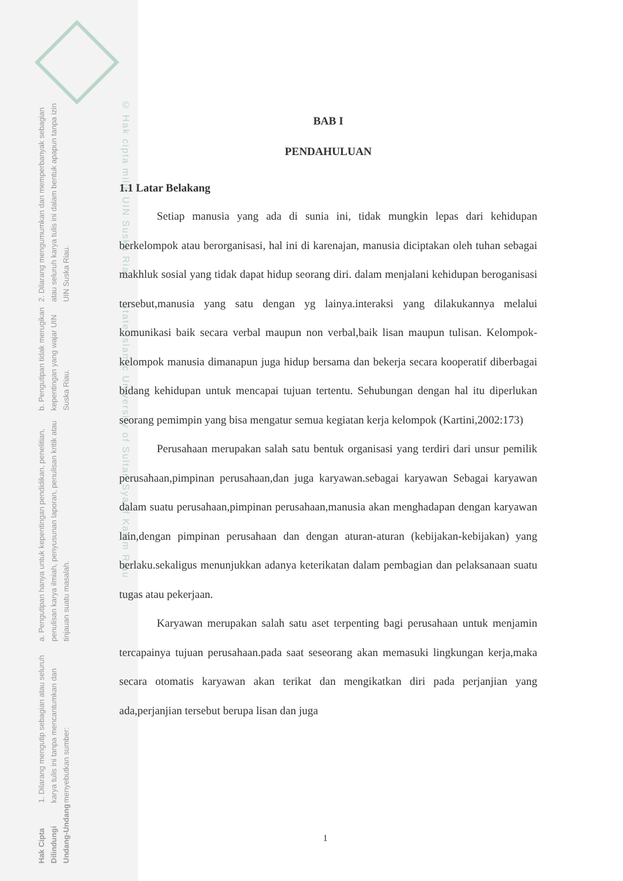2. Dilarang mengumumkan dan memperbanyak sebagian atau seluruh karya tulis ini dalam bentuk apapun tanpa izin UIN Suska Riau.
b. Pengutipan tidak merugikan kepentingan yang wajar UIN Suska Riau.
a. Pengutipan hanya untuk kepentingan pendidikan, penelitian, penulisan karya ilmiah, penyusunan laporan, penulisan kritik atau tinjauan suatu masalah.
1. Dilarang mengutip sebagian atau seluruh karya tulis ini tanpa mencantumkan dan menyebutkan sumber:
Hak Cipta Dilindungi Undang-Undang
© Hak cipta milik UIN Suska Riau State Islamic University of Sultan Syarif Kasim Riau
BAB I
PENDAHULUAN
1.1 Latar Belakang
Setiap manusia yang ada di sunia ini, tidak mungkin lepas dari kehidupan berkelompok atau berorganisasi, hal ini di karenajan, manusia diciptakan oleh tuhan sebagai makhluk sosial yang tidak dapat hidup seorang diri. dalam menjalani kehidupan beroganisasi tersebut,manusia yang satu dengan yg lainya.interaksi yang dilakukannya melalui komunikasi baik secara verbal maupun non verbal,baik lisan maupun tulisan. Kelompok-kelompok manusia dimanapun juga hidup bersama dan bekerja secara kooperatif diberbagai bidang kehidupan untuk mencapai tujuan tertentu. Sehubungan dengan hal itu diperlukan seorang pemimpin yang bisa mengatur semua kegiatan kerja kelompok (Kartini,2002:173)
Perusahaan merupakan salah satu bentuk organisasi yang terdiri dari unsur pemilik perusahaan,pimpinan perusahaan,dan juga karyawan.sebagai karyawan Sebagai karyawan dalam suatu perusahaan,pimpinan perusahaan,manusia akan menghadapan dengan karyawan lain,dengan pimpinan perusahaan dan dengan aturan-aturan (kebijakan-kebijakan) yang berlaku.sekaligus menunjukkan adanya keterikatan dalam pembagian dan pelaksanaan suatu tugas atau pekerjaan.
Karyawan merupakan salah satu aset terpenting bagi perusahaan untuk menjamin tercapainya tujuan perusahaan.pada saat seseorang akan memasuki lingkungan kerja,maka secara otomatis karyawan akan terikat dan mengikatkan diri pada perjanjian yang ada,perjanjian tersebut berupa lisan dan juga
1